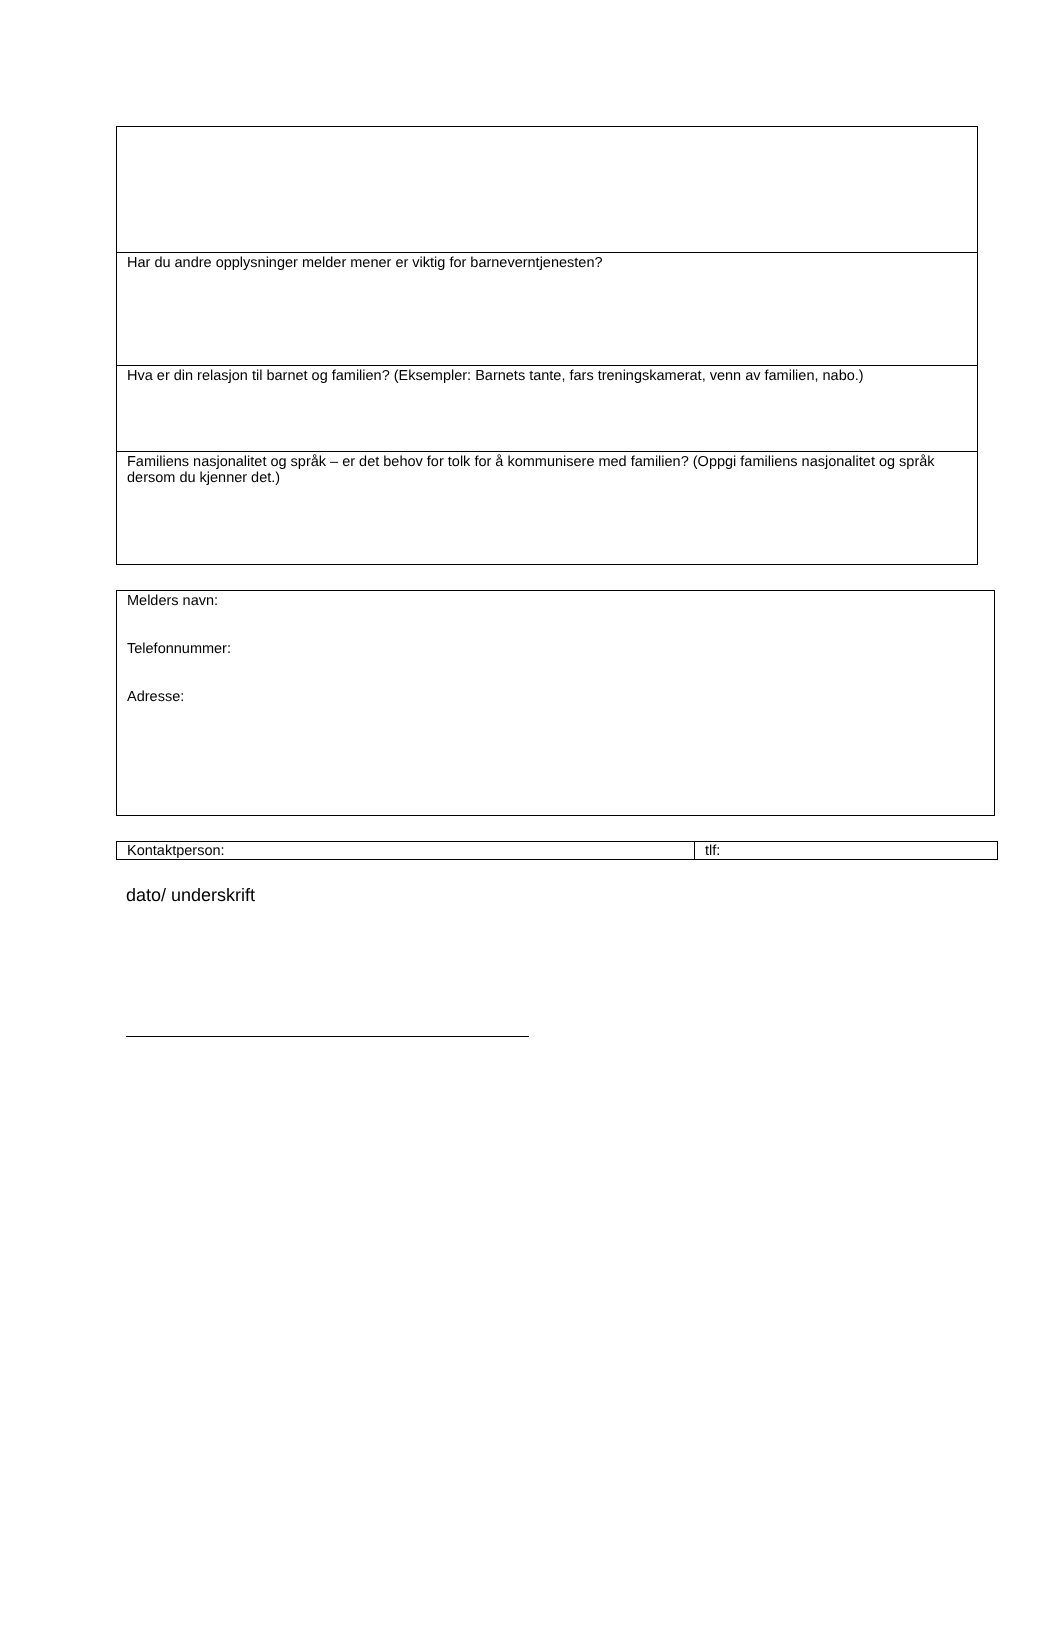| Har du andre opplysninger melder mener er viktig for barneverntjenesten? |
| Hva er din relasjon til barnet og familien? (Eksempler: Barnets tante, fars treningskamerat, venn av familien, nabo.) |
| Familiens nasjonalitet og språk – er det behov for tolk for å kommunisere med familien? (Oppgi familiens nasjonalitet og språk dersom du kjenner det.) |
| Melders navn: Telefonnummer: Adresse: |
| Kontaktperson: | tlf: |
dato/ underskrift